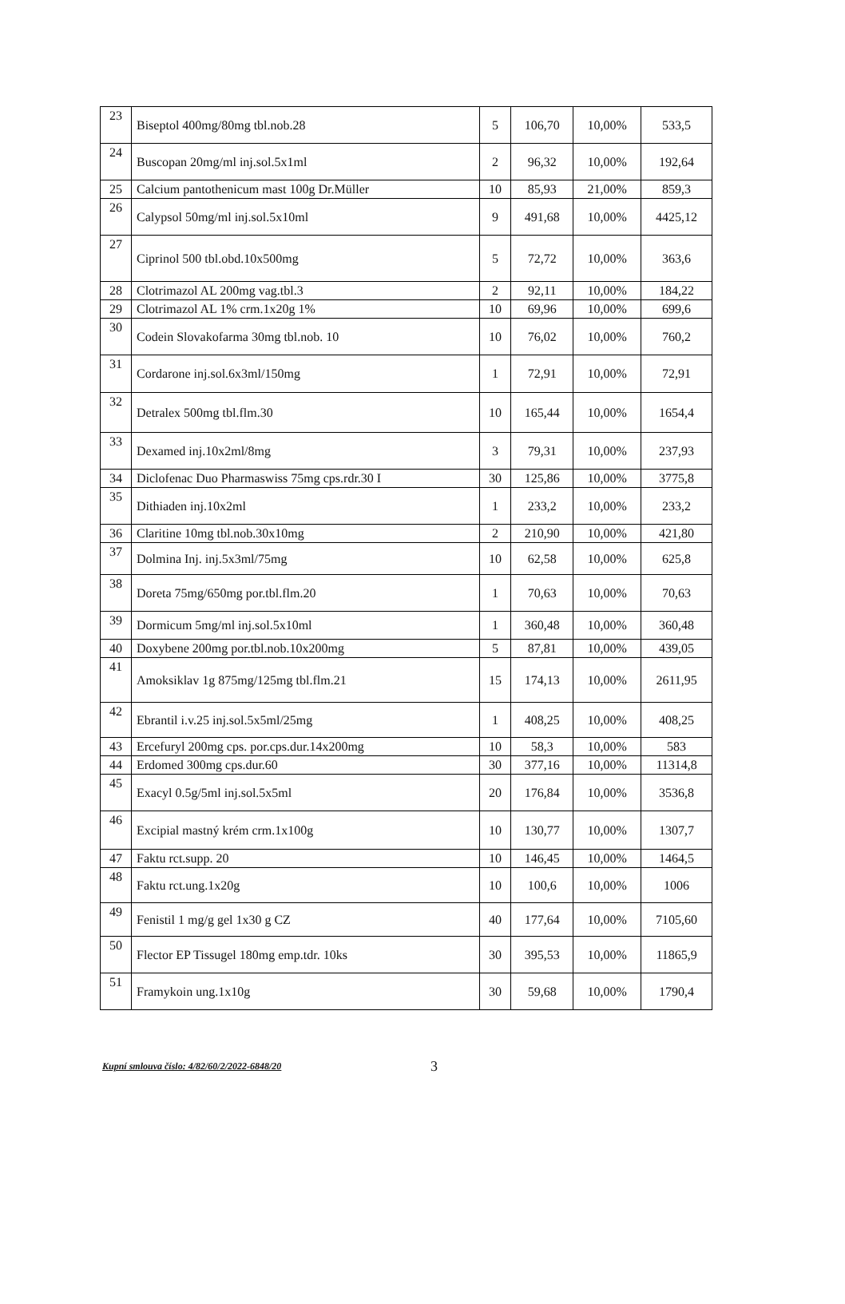| 23 | Biseptol 400mg/80mg tbl.nob.28 | 5 | 106,70 | 10,00% | 533,5 |
| 24 | Buscopan 20mg/ml inj.sol.5x1ml | 2 | 96,32 | 10,00% | 192,64 |
| 25 | Calcium pantothenicum mast 100g Dr.Müller | 10 | 85,93 | 21,00% | 859,3 |
| 26 | Calypsol 50mg/ml inj.sol.5x10ml | 9 | 491,68 | 10,00% | 4425,12 |
| 27 | Ciprinol 500 tbl.obd.10x500mg | 5 | 72,72 | 10,00% | 363,6 |
| 28 | Clotrimazol AL 200mg vag.tbl.3 | 2 | 92,11 | 10,00% | 184,22 |
| 29 | Clotrimazol AL 1% crm.1x20g 1% | 10 | 69,96 | 10,00% | 699,6 |
| 30 | Codein Slovakofarma 30mg tbl.nob. 10 | 10 | 76,02 | 10,00% | 760,2 |
| 31 | Cordarone inj.sol.6x3ml/150mg | 1 | 72,91 | 10,00% | 72,91 |
| 32 | Detralex 500mg tbl.flm.30 | 10 | 165,44 | 10,00% | 1654,4 |
| 33 | Dexamed inj.10x2ml/8mg | 3 | 79,31 | 10,00% | 237,93 |
| 34 | Diclofenac Duo Pharmaswiss 75mg cps.rdr.30 I | 30 | 125,86 | 10,00% | 3775,8 |
| 35 | Dithiaden inj.10x2ml | 1 | 233,2 | 10,00% | 233,2 |
| 36 | Claritine 10mg tbl.nob.30x10mg | 2 | 210,90 | 10,00% | 421,80 |
| 37 | Dolmina Inj. inj.5x3ml/75mg | 10 | 62,58 | 10,00% | 625,8 |
| 38 | Doreta 75mg/650mg por.tbl.flm.20 | 1 | 70,63 | 10,00% | 70,63 |
| 39 | Dormicum 5mg/ml inj.sol.5x10ml | 1 | 360,48 | 10,00% | 360,48 |
| 40 | Doxybene 200mg por.tbl.nob.10x200mg | 5 | 87,81 | 10,00% | 439,05 |
| 41 | Amoksiklav 1g 875mg/125mg tbl.flm.21 | 15 | 174,13 | 10,00% | 2611,95 |
| 42 | Ebrantil i.v.25 inj.sol.5x5ml/25mg | 1 | 408,25 | 10,00% | 408,25 |
| 43 | Ercefuryl 200mg cps. por.cps.dur.14x200mg | 10 | 58,3 | 10,00% | 583 |
| 44 | Erdomed 300mg cps.dur.60 | 30 | 377,16 | 10,00% | 11314,8 |
| 45 | Exacyl 0.5g/5ml inj.sol.5x5ml | 20 | 176,84 | 10,00% | 3536,8 |
| 46 | Excipial mastný krém crm.1x100g | 10 | 130,77 | 10,00% | 1307,7 |
| 47 | Faktu rct.supp. 20 | 10 | 146,45 | 10,00% | 1464,5 |
| 48 | Faktu rct.ung.1x20g | 10 | 100,6 | 10,00% | 1006 |
| 49 | Fenistil 1 mg/g gel 1x30 g CZ | 40 | 177,64 | 10,00% | 7105,60 |
| 50 | Flector EP Tissugel 180mg emp.tdr. 10ks | 30 | 395,53 | 10,00% | 11865,9 |
| 51 | Framykoin ung.1x10g | 30 | 59,68 | 10,00% | 1790,4 |
Kupní smlouva číslo: 4/82/60/2/2022-6848/20 3